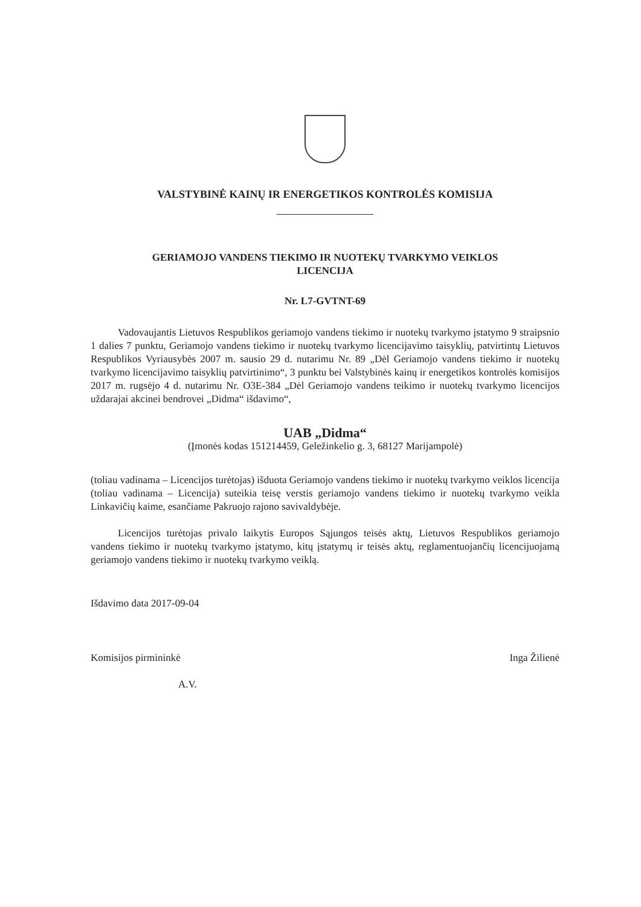VALSTYBINĖ KAINŲ IR ENERGETIKOS KONTROLĖS KOMISIJA
GERIAMOJO VANDENS TIEKIMO IR NUOTEKŲ TVARKYMO VEIKLOS
LICENCIJA
Nr. L7-GVTNT-69
Vadovaujantis Lietuvos Respublikos geriamojo vandens tiekimo ir nuotekų tvarkymo įstatymo 9 straipsnio 1 dalies 7 punktu, Geriamojo vandens tiekimo ir nuotekų tvarkymo licencijavimo taisyklių, patvirtintų Lietuvos Respublikos Vyriausybės 2007 m. sausio 29 d. nutarimu Nr. 89 „Dėl Geriamojo vandens tiekimo ir nuotekų tvarkymo licencijavimo taisyklių patvirtinimo“, 3 punktu bei Valstybinės kainų ir energetikos kontrolės komisijos 2017 m. rugsėjo 4 d. nutarimu Nr. O3E-384 „Dėl Geriamojo vandens teikimo ir nuotekų tvarkymo licencijos uždarajai akcinei bendrovei „Didma“ išdavimo“,
UAB „Didma“
(Įmonės kodas 151214459, Geležinkelio g. 3, 68127 Marijampolė)
(toliau vadinama – Licencijos turėtojas) išduota Geriamojo vandens tiekimo ir nuotekų tvarkymo veiklos licencija (toliau vadinama – Licencija) suteikia teisę verstis geriamojo vandens tiekimo ir nuotekų tvarkymo veikla Linkavičių kaime, esančiame Pakruojo rajono savivaldybėje.
Licencijos turėtojas privalo laikytis Europos Sąjungos teisės aktų, Lietuvos Respublikos geriamojo vandens tiekimo ir nuotekų tvarkymo įstatymo, kitų įstatymų ir teisės aktų, reglamentuojančių licencijuojamą geriamojo vandens tiekimo ir nuotekų tvarkymo veiklą.
Išdavimo data 2017-09-04
Komisijos pirmininkė Inga Žilienė
A.V.